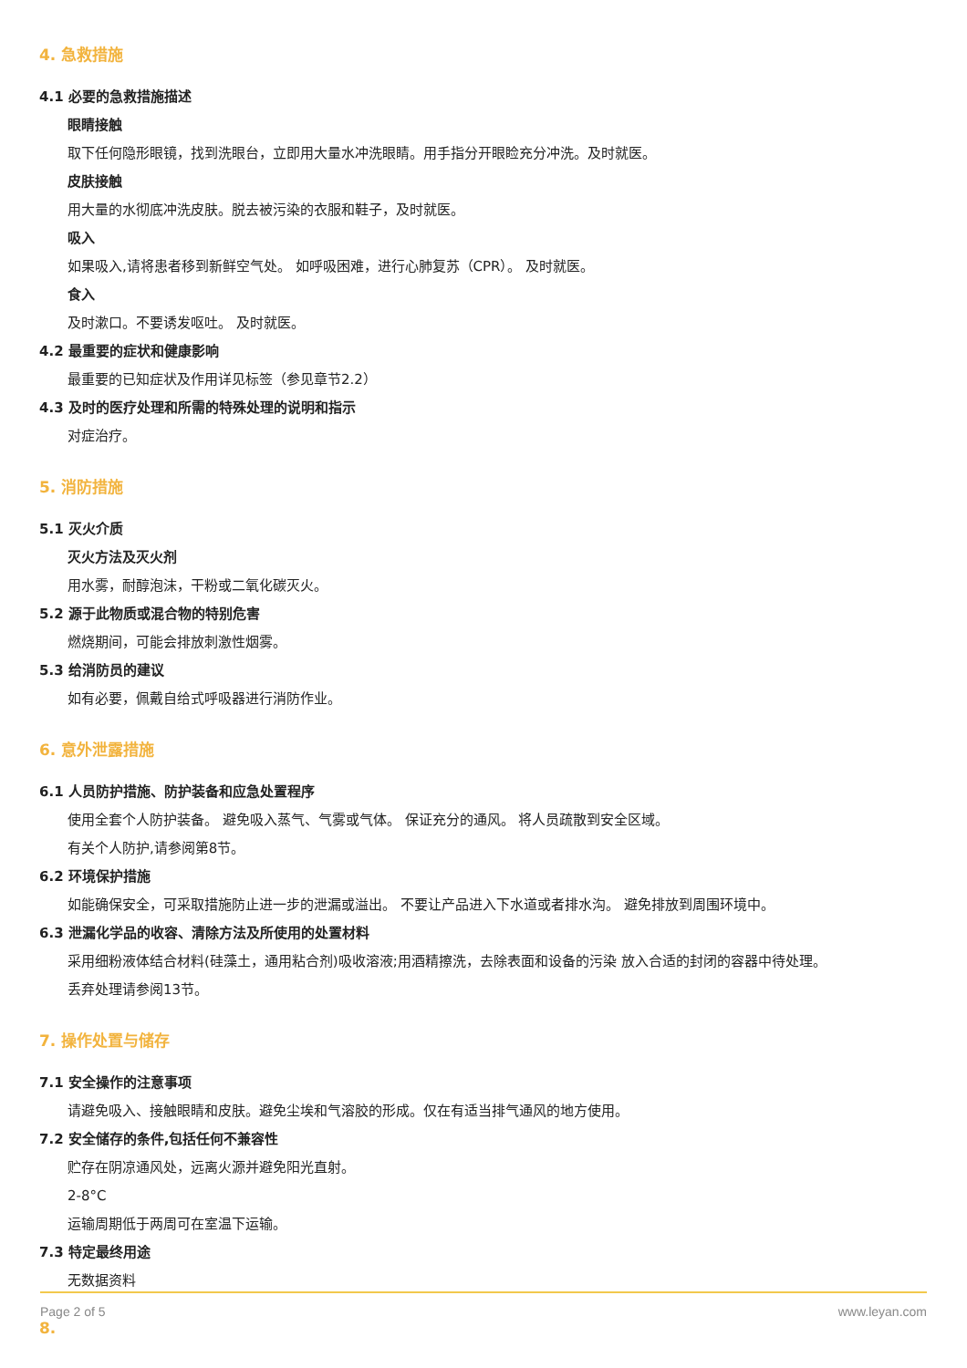4. 急救措施
4.1 必要的急救措施描述
眼睛接触
取下任何隐形眼镜，找到洗眼台，立即用大量水冲洗眼睛。用手指分开眼睑充分冲洗。及时就医。
皮肤接触
用大量的水彻底冲洗皮肤。脱去被污染的衣服和鞋子，及时就医。
吸入
如果吸入,请将患者移到新鲜空气处。 如呼吸困难，进行心肺复苏（CPR）。 及时就医。
食入
及时漱口。不要诱发呕吐。 及时就医。
4.2 最重要的症状和健康影响
最重要的已知症状及作用详见标签（参见章节2.2）
4.3 及时的医疗处理和所需的特殊处理的说明和指示
对症治疗。
5. 消防措施
5.1 灭火介质
灭火方法及灭火剂
用水雾，耐醇泡沫，干粉或二氧化碳灭火。
5.2 源于此物质或混合物的特别危害
燃烧期间，可能会排放刺激性烟雾。
5.3 给消防员的建议
如有必要，佩戴自给式呼吸器进行消防作业。
6. 意外泄露措施
6.1 人员防护措施、防护装备和应急处置程序
使用全套个人防护装备。 避免吸入蒸气、气雾或气体。 保证充分的通风。 将人员疏散到安全区域。
有关个人防护,请参阅第8节。
6.2 环境保护措施
如能确保安全，可采取措施防止进一步的泄漏或溢出。 不要让产品进入下水道或者排水沟。 避免排放到周围环境中。
6.3 泄漏化学品的收容、清除方法及所使用的处置材料
采用细粉液体结合材料(硅藻土，通用粘合剂)吸收溶液;用酒精擦洗，去除表面和设备的污染 放入合适的封闭的容器中待处理。
丢弃处理请参阅13节。
7. 操作处置与储存
7.1 安全操作的注意事项
请避免吸入、接触眼睛和皮肤。避免尘埃和气溶胶的形成。仅在有适当排气通风的地方使用。
7.2 安全储存的条件,包括任何不兼容性
贮存在阴凉通风处，远离火源并避免阳光直射。
2-8°C
运输周期低于两周可在室温下运输。
7.3 特定最终用途
无数据资料
8.
Page 2 of 5 www.leyan.com